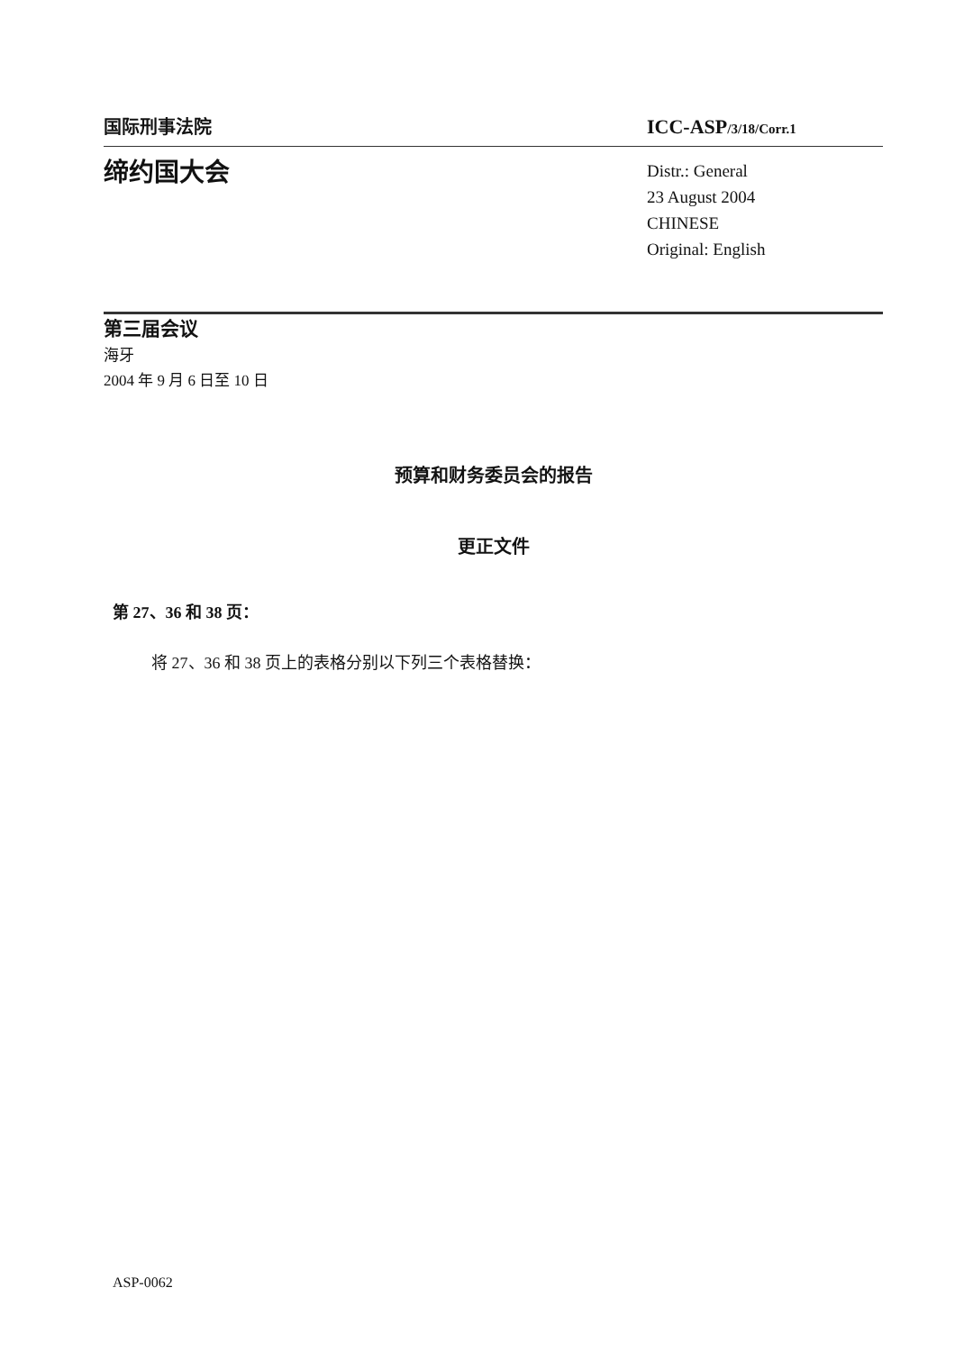国际刑事法院
ICC-ASP/3/18/Corr.1
缔约国大会
Distr.: General
23 August 2004
CHINESE
Original: English
第三届会议
海牙
2004 年 9 月 6 日至 10 日
预算和财务委员会的报告
更正文件
第 27、36 和 38 页：
将 27、36 和 38 页上的表格分别以下列三个表格替换：
ASP-0062